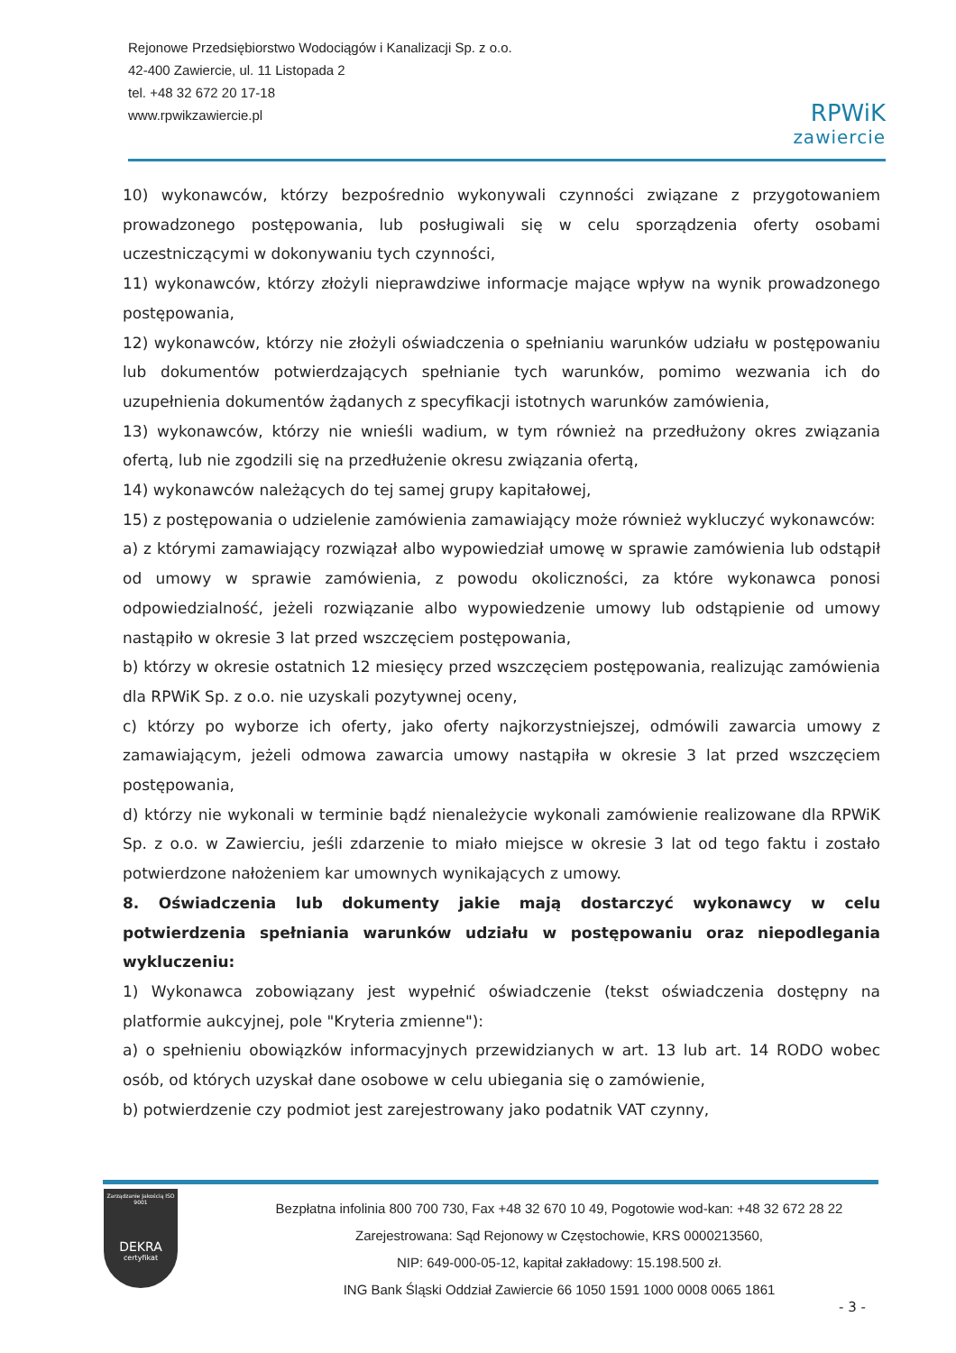Rejonowe Przedsiębiorstwo Wodociągów i Kanalizacji Sp. z o.o.
42-400 Zawiercie, ul. 11 Listopada 2
tel. +48 32 672 20 17-18
www.rpwikzawiercie.pl
RPWiK
zawiercie
10) wykonawców, którzy bezpośrednio wykonywali czynności związane z przygotowaniem prowadzonego postępowania, lub posługiwali się w celu sporządzenia oferty osobami uczestniczącymi w dokonywaniu tych czynności,
11) wykonawców, którzy złożyli nieprawdziwe informacje mające wpływ na wynik prowadzonego postępowania,
12) wykonawców, którzy nie złożyli oświadczenia o spełnianiu warunków udziału w postępowaniu lub dokumentów potwierdzających spełnianie tych warunków, pomimo wezwania ich do uzupełnienia dokumentów żądanych z specyfikacji istotnych warunków zamówienia,
13) wykonawców, którzy nie wnieśli wadium, w tym również na przedłużony okres związania ofertą, lub nie zgodzili się na przedłużenie okresu związania ofertą,
14) wykonawców należących do tej samej grupy kapitałowej,
15) z postępowania o udzielenie zamówienia zamawiający może również wykluczyć wykonawców:
a) z którymi zamawiający rozwiązał albo wypowiedział umowę w sprawie zamówienia lub odstąpił od umowy w sprawie zamówienia, z powodu okoliczności, za które wykonawca ponosi odpowiedzialność, jeżeli rozwiązanie albo wypowiedzenie umowy lub odstąpienie od umowy nastąpiło w okresie 3 lat przed wszczęciem postępowania,
b) którzy w okresie ostatnich 12 miesięcy przed wszczęciem postępowania, realizując zamówienia dla RPWiK Sp. z o.o. nie uzyskali pozytywnej oceny,
c) którzy po wyborze ich oferty, jako oferty najkorzystniejszej, odmówili zawarcia umowy z zamawiającym, jeżeli odmowa zawarcia umowy nastąpiła w okresie 3 lat przed wszczęciem postępowania,
d) którzy nie wykonali w terminie bądź nienależycie wykonali zamówienie realizowane dla RPWiK Sp. z o.o. w Zawierciu, jeśli zdarzenie to miało miejsce w okresie 3 lat od tego faktu i zostało potwierdzone nałożeniem kar umownych wynikających z umowy.
8. Oświadczenia lub dokumenty jakie mają dostarczyć wykonawcy w celu potwierdzenia spełniania warunków udziału w postępowaniu oraz niepodlegania wykluczeniu:
1) Wykonawca zobowiązany jest wypełnić oświadczenie (tekst oświadczenia dostępny na platformie aukcyjnej, pole "Kryteria zmienne"):
a) o spełnieniu obowiązków informacyjnych przewidzianych w art. 13 lub art. 14 RODO wobec osób, od których uzyskał dane osobowe w celu ubiegania się o zamówienie,
b) potwierdzenie czy podmiot jest zarejestrowany jako podatnik VAT czynny,
Zarządzanie Jakością ISO 9001
DEKRA
certyfikat
Bezpłatna infolinia 800 700 730, Fax +48 32 670 10 49, Pogotowie wod-kan: +48 32 672 28 22
Zarejestrowana: Sąd Rejonowy w Częstochowie, KRS 0000213560,
NIP: 649-000-05-12, kapitał zakładowy: 15.198.500 zł.
ING Bank Śląski Oddział Zawiercie 66 1050 1591 1000 0008 0065 1861
- 3 -